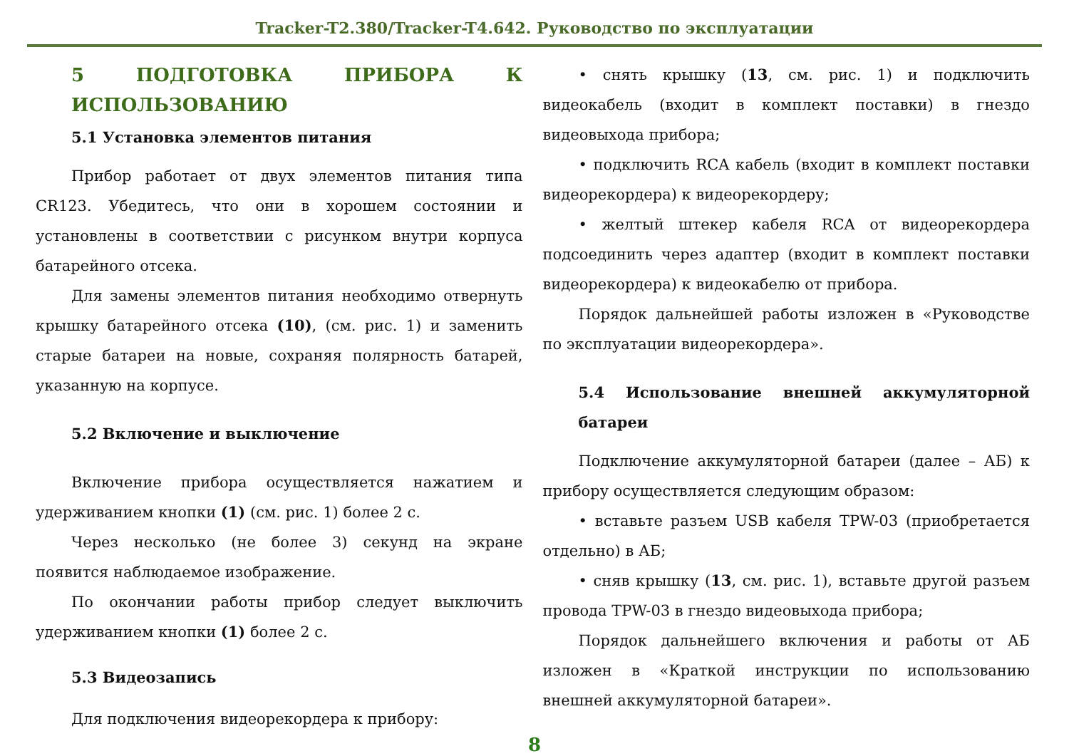Tracker-T2.380/Tracker-T4.642. Руководство по эксплуатации
5 ПОДГОТОВКА ПРИБОРА К ИСПОЛЬЗОВАНИЮ
5.1 Установка элементов питания
Прибор работает от двух элементов питания типа CR123. Убедитесь, что они в хорошем состоянии и установлены в соответствии с рисунком внутри корпуса батарейного отсека.
Для замены элементов питания необходимо отвернуть крышку батарейного отсека (10), (см. рис. 1) и заменить старые батареи на новые, сохраняя полярность батарей, указанную на корпусе.
5.2 Включение и выключение
Включение прибора осуществляется нажатием и удерживанием кнопки (1) (см. рис. 1) более 2 с.
Через несколько (не более 3) секунд на экране появится наблюдаемое изображение.
По окончании работы прибор следует выключить удерживанием кнопки (1) более 2 с.
5.3 Видеозапись
Для подключения видеорекордера к прибору:
• снять крышку (13, см. рис. 1) и подключить видеокабель (входит в комплект поставки) в гнездо видеовыхода прибора;
• подключить RCA кабель (входит в комплект поставки видеорекордера) к видеорекордеру;
• желтый штекер кабеля RCA от видеорекордера подсоединить через адаптер (входит в комплект поставки видеорекордера) к видеокабелю от прибора.
Порядок дальнейшей работы изложен в «Руководстве по эксплуатации видеорекордера».
5.4 Использование внешней аккумуляторной батареи
Подключение аккумуляторной батареи (далее – АБ) к прибору осуществляется следующим образом:
• вставьте разъем USB кабеля TPW-03 (приобретается отдельно) в АБ;
• сняв крышку (13, см. рис. 1), вставьте другой разъем провода TPW-03 в гнездо видеовыхода прибора;
Порядок дальнейшего включения и работы от АБ изложен в «Краткой инструкции по использованию внешней аккумуляторной батареи».
8